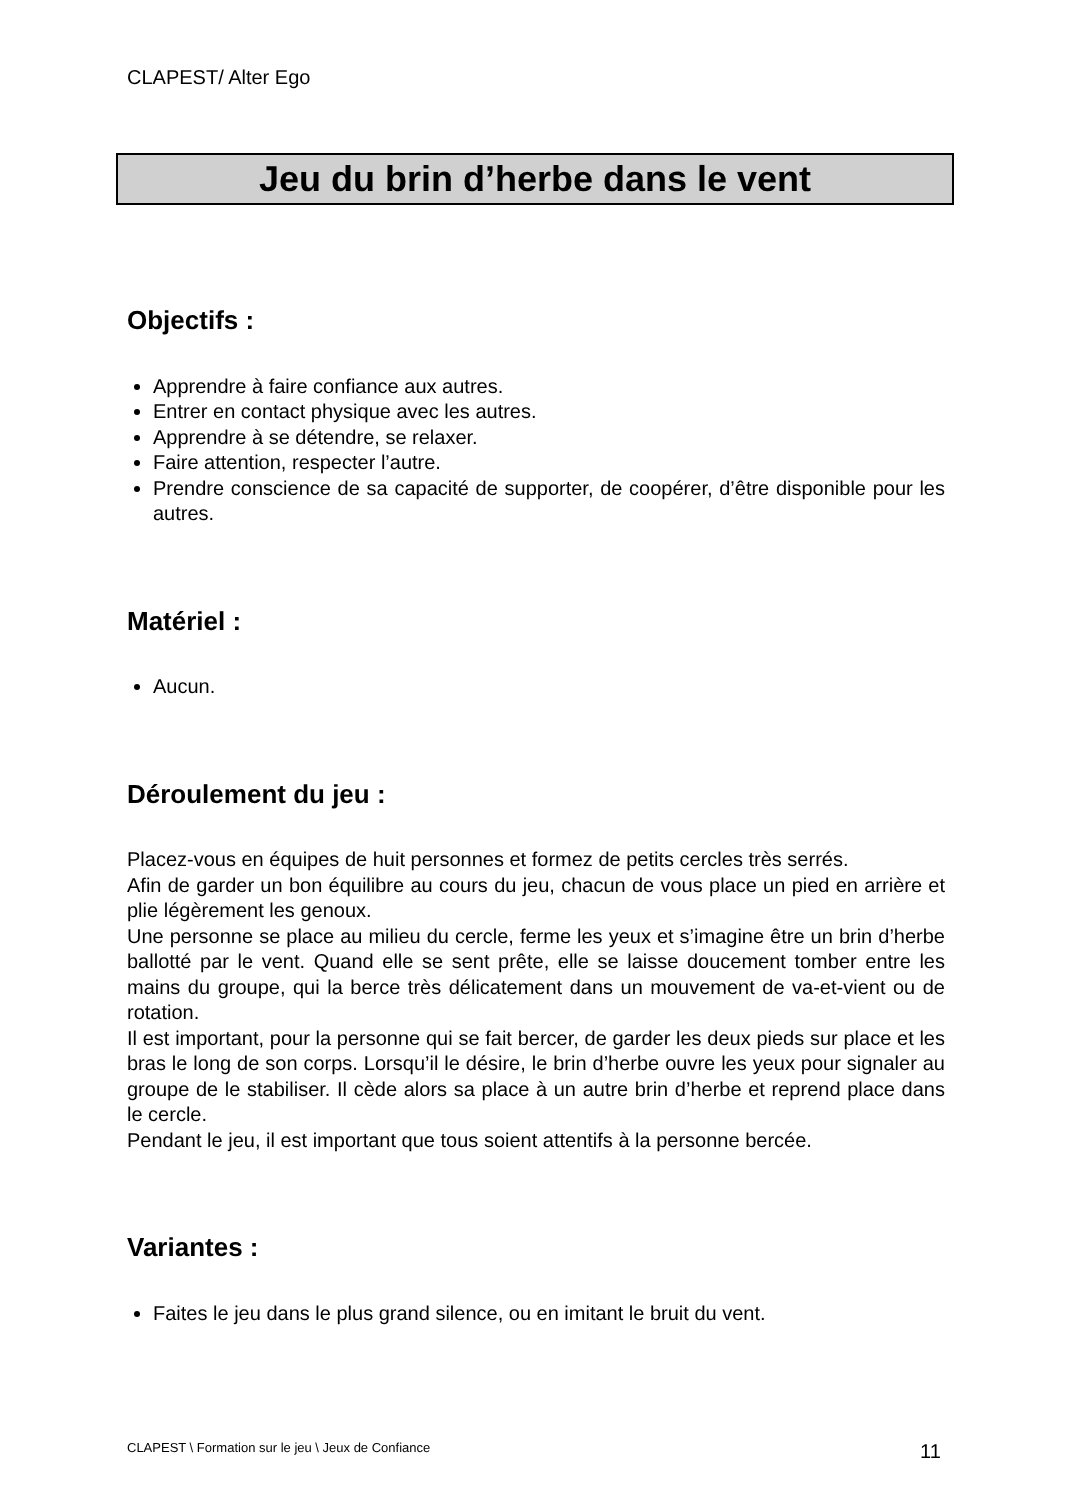CLAPEST/ Alter Ego
Jeu du brin d’herbe dans le vent
Objectifs :
Apprendre à faire confiance aux autres.
Entrer en contact physique avec les autres.
Apprendre à se détendre, se relaxer.
Faire attention, respecter l’autre.
Prendre conscience de sa capacité de supporter, de coopérer, d’être disponible pour les autres.
Matériel :
Aucun.
Déroulement du jeu :
Placez-vous en équipes de huit personnes et formez de petits cercles très serrés.
Afin de garder un bon équilibre au cours du jeu, chacun de vous place un pied en arrière et plie légèrement les genoux.
Une personne se place au milieu du cercle, ferme les yeux et s’imagine être un brin d’herbe ballotté par le vent. Quand elle se sent prête, elle se laisse doucement tomber entre les mains du groupe, qui la berce très délicatement dans un mouvement de va-et-vient ou de rotation.
Il est important, pour la personne qui se fait bercer, de garder les deux pieds sur place et les bras le long de son corps. Lorsqu’il le désire, le brin d’herbe ouvre les yeux pour signaler au groupe de le stabiliser. Il cède alors sa place à un autre brin d’herbe et reprend place dans le cercle.
Pendant le jeu, il est important que tous soient attentifs à la personne bercée.
Variantes :
Faites le jeu dans le plus grand silence, ou en imitant le bruit du vent.
CLAPEST \ Formation sur le jeu \ Jeux de Confiance
11